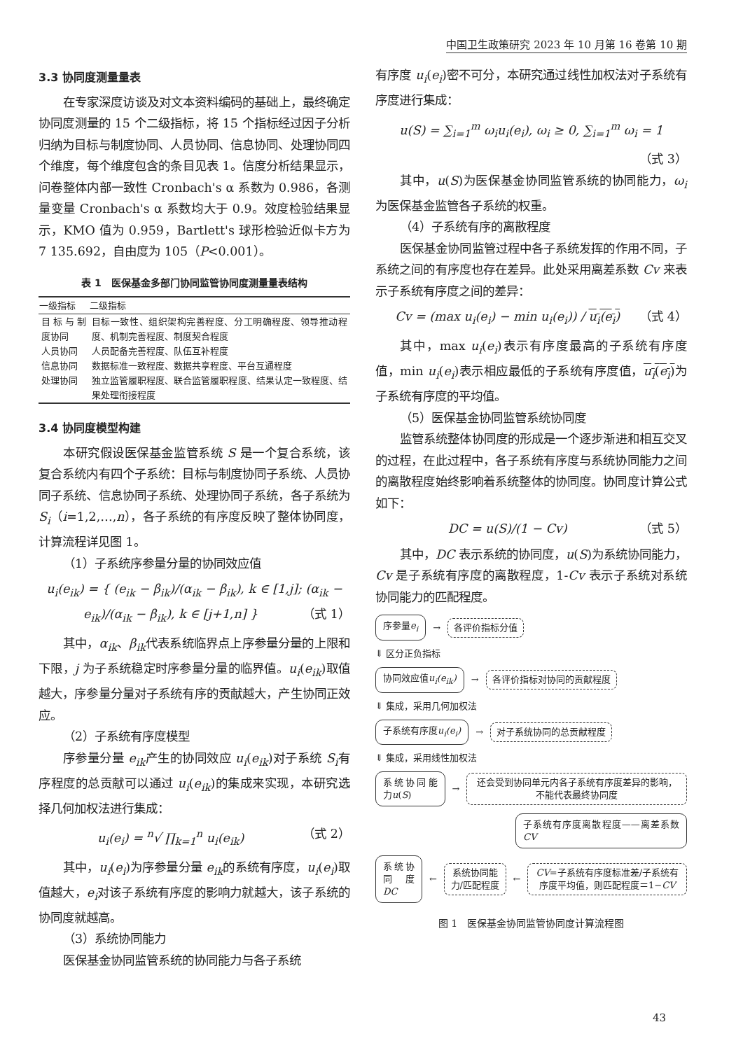中国卫生政策研究 2023 年 10 月第 16 卷第 10 期
3.3 协同度测量量表
在专家深度访谈及对文本资料编码的基础上，最终确定协同度测量的 15 个二级指标，将 15 个指标经过因子分析归纳为目标与制度协同、人员协同、信息协同、处理协同四个维度，每个维度包含的条目见表 1。信度分析结果显示，问卷整体内部一致性 Cronbach's α 系数为 0.986，各测量变量 Cronbach's α 系数均大于 0.9。效度检验结果显示，KMO 值为 0.959，Bartlett's 球形检验近似卡方为 7 135.692，自由度为 105（P<0.001）。
表 1　医保基金多部门协同监管协同度测量量表结构
| 一级指标 | 二级指标 |
| --- | --- |
| 目标与制度协同 | 目标一致性、组织架构完善程度、分工明确程度、领导推动程度、机制完善程度、制度契合程度 |
| 人员协同 | 人员配备完善程度、队伍互补程度 |
| 信息协同 | 数据标准一致程度、数据共享程度、平台互通程度 |
| 处理协同 | 独立监管履职程度、联合监管履职程度、结果认定一致程度、结果处理衔接程度 |
3.4 协同度模型构建
本研究假设医保基金监管系统 S 是一个复合系统，该复合系统内有四个子系统：目标与制度协同子系统、人员协同子系统、信息协同子系统、处理协同子系统，各子系统为 S<sub>i</sub>（i=1,2,…,n），各子系统的有序度反映了整体协同度，计算流程详见图 1。
（1）子系统序参量分量的协同效应值
u<sub>i</sub>(e<sub>ik</sub>) = { (e<sub>ik</sub> − β<sub>ik</sub>)/(α<sub>ik</sub> − β<sub>ik</sub>), k ∈ [1,j]; (α<sub>ik</sub> − e<sub>ik</sub>)/(α<sub>ik</sub> − β<sub>ik</sub>), k ∈ [j+1,n] } （式 1）
其中，α<sub>ik</sub>、β<sub>ik</sub>代表系统临界点上序参量分量的上限和下限，j 为子系统稳定时序参量分量的临界值。u<sub>i</sub>(e<sub>ik</sub>)取值越大，序参量分量对子系统有序的贡献越大，产生协同正效应。
（2）子系统有序度模型
序参量分量 e<sub>ik</sub>产生的协同效应 u<sub>i</sub>(e<sub>ik</sub>)对子系统 S<sub>i</sub>有序程度的总贡献可以通过 u<sub>i</sub>(e<sub>ik</sub>)的集成来实现，本研究选择几何加权法进行集成：
u<sub>i</sub>(e<sub>i</sub>) = <sup>n</sup>√ ∏<sub>k=1</sub><sup>n</sup> u<sub>i</sub>(e<sub>ik</sub>) （式 2）
其中，u<sub>i</sub>(e<sub>i</sub>)为序参量分量 e<sub>ik</sub>的系统有序度，u<sub>i</sub>(e<sub>i</sub>)取值越大，e<sub>i</sub>对该子系统有序度的影响力就越大，该子系统的协同度就越高。
（3）系统协同能力
医保基金协同监管系统的协同能力与各子系统
有序度 u<sub>i</sub>(e<sub>i</sub>)密不可分，本研究通过线性加权法对子系统有序度进行集成：
u(S) = ∑<sub>i=1</sub><sup>m</sup> ω<sub>i</sub>u<sub>i</sub>(e<sub>i</sub>), ω<sub>i</sub> ≥ 0, ∑<sub>i=1</sub><sup>m</sup> ω<sub>i</sub> = 1
（式 3）
其中，u(S)为医保基金协同监管系统的协同能力，ω<sub>i</sub>为医保基金监管各子系统的权重。
（4）子系统有序的离散程度
医保基金协同监管过程中各子系统发挥的作用不同，子系统之间的有序度也存在差异。此处采用离差系数 Cv 来表示子系统有序度之间的差异：
Cv = (max u<sub>i</sub>(e<sub>i</sub>) − min u<sub>i</sub>(e<sub>i</sub>)) / u<sub>i</sub>(e<sub>i</sub>) （式 4）
其中，max u<sub>i</sub>(e<sub>i</sub>)表示有序度最高的子系统有序度值，min u<sub>i</sub>(e<sub>i</sub>)表示相应最低的子系统有序度值，u<sub>i</sub>(e<sub>i</sub>) 为子系统有序度的平均值。
（5）医保基金协同监管系统协同度
监管系统整体协同度的形成是一个逐步渐进和相互交叉的过程，在此过程中，各子系统有序度与系统协同能力之间的离散程度始终影响着系统整体的协同度。协同度计算公式如下：
DC = u(S)/(1 − Cv) （式 5）
其中，DC 表示系统的协同度，u(S)为系统协同能力，Cv 是子系统有序度的离散程度，1-Cv 表示子系统对系统协同能力的匹配程度。
序参量e<sub>i</sub> → 各评价指标分值
⇓ 区分正负指标
协同效应值u<sub>i</sub>(e<sub>ik</sub>) → 各评价指标对协同的贡献程度
⇓ 集成，采用几何加权法
子系统有序度u<sub>i</sub>(e<sub>i</sub>) → 对子系统协同的总贡献程度
⇓ 集成，采用线性加权法
系统协同能力u(S) → 还会受到协同单元内各子系统有序度差异的影响，不能代表最终协同度
子系统有序度离散程度——离差系数CV
系统协同度DC ← 系统协同能力/匹配程度 ← CV=子系统有序度标准差/子系统有序度平均值，则匹配程度＝1−CV
图 1　医保基金协同监管协同度计算流程图
43